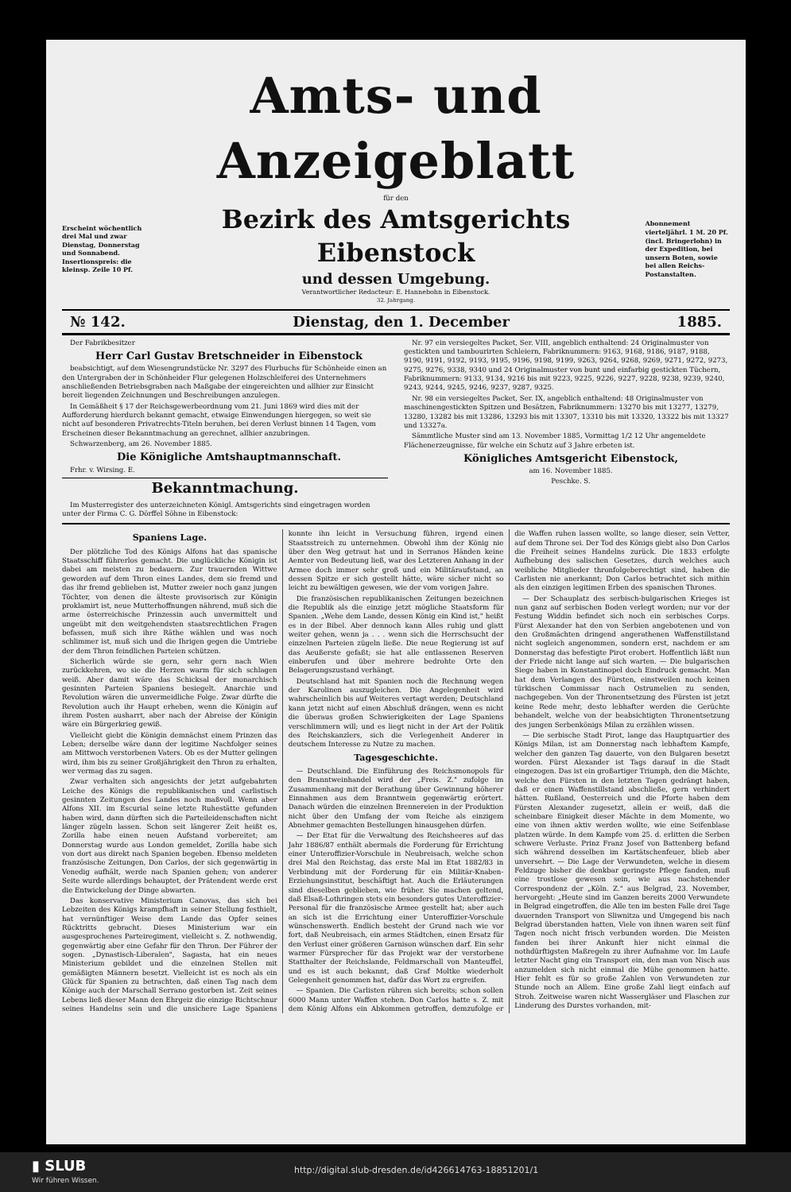Amts- und Anzeigeblatt
Erscheint wöchentlich drei Mal und zwar Dienstag, Donnerstag und Sonnabend. Insertionspreis: die kleinsp. Zeile 10 Pf.
für den
Bezirk des Amtsgerichts Eibenstock
und dessen Umgebung.
Verantwortlicher Redacteur: E. Hannebohn in Eibenstock.
32. Jahrgang.
Abonnement vierteljährl. 1 M. 20 Pf. (incl. Bringerlohn) in der Expedition, bei unsern Boten, sowie bei allen Reichs-Postanstalten.
№ 142. Dienstag, den 1. December 1885.
Der Fabrikbesitzer
Herr Carl Gustav Bretschneider in Eibenstock
beabsichtigt, auf dem Wiesengrundstücke Nr. 3297 des Flurbuchs für Schönheide einen an den Untergraben der in Schönheider Flur gelegenen Holzschleiferei des Unternehmers anschließenden Betriebsgraben nach Maßgabe der eingereichten und allhier zur Einsicht bereit liegenden Zeichnungen und Beschreibungen anzulegen.
In Gemäßheit § 17 der Reichsgewerbeordnung vom 21. Juni 1869 wird dies mit der Aufforderung hierdurch bekannt gemacht, etwaige Einwendungen hiergegen, so weit sie nicht auf besonderen Privatrechts-Titeln beruhen, bei deren Verlust binnen 14 Tagen, vom Erscheinen dieser Bekanntmachung an gerechnet, allhier anzubringen.
Schwarzenberg, am 26. November 1885.
Die Königliche Amtshauptmannschaft.
Frhr. v. Wirsing. E.
Bekanntmachung.
Im Musterregister des unterzeichneten Königl. Amtsgerichts sind eingetragen worden unter der Firma C. G. Dörffel Söhne in Eibenstock:
Nr. 97 ein versiegeltes Packet, Ser. VIII, angeblich enthaltend: 24 Originalmuster von gestickten und tambourirten Schleiern, Fabriknummern: 9163, 9168, 9186, 9187, 9188, 9190, 9191, 9192, 9193, 9195, 9196, 9198, 9199, 9263, 9264, 9268, 9269, 9271, 9272, 9273, 9275, 9276, 9338, 9340 und 24 Originalmuster von bunt und einfarbig gestickten Tüchern, Fabriknummern: 9133, 9134, 9216 bis mit 9223, 9225, 9226, 9227, 9228, 9238, 9239, 9240, 9243, 9244, 9245, 9246, 9237, 9287, 9325.
Nr. 98 ein versiegeltes Packet, Ser. IX, angeblich enthaltend: 48 Originalmuster von maschinengestickten Spitzen und Besätzen, Fabriknummern: 13270 bis mit 13277, 13279, 13280, 13282 bis mit 13286, 13293 bis mit 13307, 13310 bis mit 13320, 13322 bis mit 13327 und 13327a.
Sämmtliche Muster sind am 13. November 1885, Vormittag 1/2 12 Uhr angemeldete Flächenerzeugnisse, für welche ein Schutz auf 3 Jahre erbeten ist.
Königliches Amtsgericht Eibenstock,
am 16. November 1885.
Peschke. S.
Spaniens Lage.
Der plötzliche Tod des Königs Alfons hat das spanische Staatsschiff führerlos gemacht. Die unglückliche Königin ist dabei am meisten zu bedauern. Zur trauernden Wittwe geworden auf dem Thron eines Landes, dem sie fremd und das ihr fremd geblieben ist, Mutter zweier noch ganz jungen Töchter, von denen die älteste provisorisch zur Königin proklamirt ist, neue Mutterhoffnungen nährend, muß sich die arme österreichische Prinzessin auch unvermittelt und ungeübt mit den weitgehendsten staatsrechtlichen Fragen befassen, muß sich ihre Räthe wählen und was noch schlimmer ist, muß sich und die Ihrigen gegen die Umtriebe der dem Thron feindlichen Parteien schützen.
Sicherlich würde sie gern, sehr gern nach Wien zurückkehren, wo sie die Herzen warm für sich schlagen weiß. Aber damit wäre das Schicksal der monarchisch gesinnten Parteien Spaniens besiegelt. Anarchie und Revolution wären die unvermeidliche Folge. Zwar dürfte die Revolution auch ihr Haupt erheben, wenn die Königin auf ihrem Posten ausharrt, aber nach der Abreise der Königin wäre ein Bürgerkrieg gewiß.
Vielleicht giebt die Königin demnächst einem Prinzen das Leben; derselbe wäre dann der legitime Nachfolger seines am Mittwoch verstorbenen Vaters. Ob es der Mutter gelingen wird, ihm bis zu seiner Großjährigkeit den Thron zu erhalten, wer vermag das zu sagen.
Zwar verhalten sich angesichts der jetzt aufgebahrten Leiche des Königs die republikanischen und carlistisch gesinnten Zeitungen des Landes noch maßvoll. Wenn aber Alfons XII. im Escurial seine letzte Ruhestätte gefunden haben wird, dann dürften sich die Parteileidenschaften nicht länger zügeln lassen. Schon seit längerer Zeit heißt es, Zorilla habe einen neuen Aufstand vorbereitet; am Donnerstag wurde aus London gemeldet, Zorilla habe sich von dort aus direkt nach Spanien begeben. Ebenso meldeten französische Zeitungen, Don Carlos, der sich gegenwärtig in Venedig aufhält, werde nach Spanien gehen; von anderer Seite wurde allerdings behauptet, der Prätendent werde erst die Entwickelung der Dinge abwarten.
Das konservative Ministerium Canovas, das sich bei Lebzeiten des Königs krampfhaft in seiner Stellung festhielt, hat vernünftiger Weise dem Lande das Opfer seines Rücktritts gebracht. Dieses Ministerium war ein ausgesprochenes Parteiregiment, vielleicht s. Z. nothwendig, gegenwärtig aber eine Gefahr für den Thron. Der Führer der sogen. „Dynastisch-Liberalen", Sagasta, hat ein neues Ministerium gebildet und die einzelnen Stellen mit gemäßigten Männern besetzt. Vielleicht ist es noch als ein Glück für Spanien zu betrachten, daß einen Tag nach dem Könige auch der Marschall Serrano gestorben ist. Zeit seines Lebens ließ dieser Mann den Ehrgeiz die einzige Richtschnur seines Handelns sein und die unsichere Lage Spaniens konnte ihn leicht in Versuchung führen, irgend einen Staatsstreich zu unternehmen. Obwohl ihm der König nie über den Weg getraut hat und in Serranos Händen keine Aemter von Bedeutung ließ, war des Letzteren Anhang in der Armee doch immer sehr groß und ein Militäraufstand, an dessen Spitze er sich gestellt hätte, wäre sicher nicht so leicht zu bewältigen gewesen, wie der vom vorigen Jahre.
Die französischen republikanischen Zeitungen bezeichnen die Republik als die einzige jetzt mögliche Staatsform für Spanien. „Wehe dem Lande, dessen König ein Kind ist," heißt es in der Bibel. Aber dennoch kann Alles ruhig und glatt weiter gehen, wenn ja . . . wenn sich die Herrschsucht der einzelnen Parteien zügeln ließe. Die neue Regierung ist auf das Aeußerste gefaßt; sie hat alle entlassenen Reserven einberufen und über mehrere bedrohte Orte den Belagerungszustand verhängt.
Deutschland hat mit Spanien noch die Rechnung wegen der Karolinen auszugleichen. Die Angelegenheit wird wahrscheinlich bis auf Weiteres vertagt werden; Deutschland kann jetzt nicht auf einen Abschluß drängen, wenn es nicht die überaus großen Schwierigkeiten der Lage Spaniens verschlimmern will; und es liegt nicht in der Art der Politik des Reichskanzlers, sich die Verlegenheit Anderer in deutschem Interesse zu Nutze zu machen.
Tagesgeschichte.
— Deutschland. Die Einführung des Reichsmonopols für den Branntweinhandel wird der „Freis. Z." zufolge im Zusammenhang mit der Berathung über Gewinnung höherer Einnahmen aus dem Branntwein gegenwärtig erörtert. Danach würden die einzelnen Brennereien in der Produktion nicht über den Umfang der vom Reiche als einzigem Abnehmer gemachten Bestellungen hinausgehen dürfen.
— Der Etat für die Verwaltung des Reichsheeres auf das Jahr 1886/87 enthält abermals die Forderung für Errichtung einer Unteroffizier-Vorschule in Neubreisach, welche schon drei Mal den Reichstag, das erste Mal im Etat 1882/83 in Verbindung mit der Forderung für ein Militär-Knaben-Erziehungsinstitut, beschäftigt hat. Auch die Erläuterungen sind dieselben geblieben, wie früher. Sie machen geltend, daß Elsaß-Lothringen stets ein besonders gutes Unteroffizier-Personal für die französische Armee gestellt hat; aber auch an sich ist die Errichtung einer Unteroffizier-Vorschule wünschenswerth. Endlich besteht der Grund nach wie vor fort, daß Neubreisach, ein armes Städtchen, einen Ersatz für den Verlust einer größeren Garnison wünschen darf. Ein sehr warmer Fürsprecher für das Projekt war der verstorbene Statthalter der Reichslande, Feldmarschall von Manteuffel, und es ist auch bekannt, daß Graf Moltke wiederholt Gelegenheit genommen hat, dafür das Wort zu ergreifen.
— Spanien. Die Carlisten rühren sich bereits; schon sollen 6000 Mann unter Waffen stehen. Don Carlos hatte s. Z. mit dem König Alfons ein Abkommen getroffen, demzufolge er die Waffen ruhen lassen wollte, so lange dieser, sein Vetter, auf dem Throne sei. Der Tod des Königs giebt also Don Carlos die Freiheit seines Handelns zurück. Die 1833 erfolgte Aufhebung des salischen Gesetzes, durch welches auch weibliche Mitglieder thronfolgeberechtigt sind, haben die Carlisten nie anerkannt; Don Carlos betrachtet sich mithin als den einzigen legitimen Erben des spanischen Thrones.
— Der Schauplatz des serbisch-bulgarischen Krieges ist nun ganz auf serbischen Boden verlegt worden; nur vor der Festung Widdin befindet sich noch ein serbisches Corps. Fürst Alexander hat den von Serbien angebotenen und von den Großmächten dringend angerathenen Waffenstillstand nicht sogleich angenommen, sondern erst, nachdem er am Donnerstag das befestigte Pirot erobert. Hoffentlich läßt nun der Friede nicht lange auf sich warten. — Die bulgarischen Siege haben in Konstantinopel doch Eindruck gemacht. Man hat dem Verlangen des Fürsten, einstweilen noch keinen türkischen Commissar nach Ostrumelien zu senden, nachgegeben. Von der Thronentsetzung des Fürsten ist jetzt keine Rede mehr, desto lebhafter werden die Gerüchte behandelt, welche von der beabsichtigten Thronentsetzung des jungen Serbenkönigs Milan zu erzählen wissen.
— Die serbische Stadt Pirot, lange das Hauptquartier des Königs Milan, ist am Donnerstag nach lebhaftem Kampfe, welcher den ganzen Tag dauerte, von den Bulgaren besetzt worden. Fürst Alexander ist Tags darauf in die Stadt eingezogen. Das ist ein großartiger Triumph, den die Mächte, welche den Fürsten in den letzten Tagen gedrängt haben, daß er einen Waffenstillstand abschließe, gern verhindert hätten. Rußland, Oesterreich und die Pforte haben dem Fürsten Alexander zugesetzt, allein er weiß, daß die scheinbare Einigkeit dieser Mächte in dem Momente, wo eine von ihnen aktiv werden wollte, wie eine Seifenblase platzen würde. In dem Kampfe vom 25. d. erlitten die Serben schwere Verluste. Prinz Franz Josef von Battenberg befand sich während desselben im Kartätschenfeuer, blieb aber unversehrt. — Die Lage der Verwundeten, welche in diesem Feldzuge bisher die denkbar geringste Pflege fanden, muß eine trostlose gewesen sein, wie aus nachstehender Correspondenz der „Köln. Z." aus Belgrad, 23. November, hervorgeht: „Heute sind im Ganzen bereits 2000 Verwundete in Belgrad eingetroffen, die Alle ten im besten Falle drei Tage dauernden Transport von Sliwnitza und Umgegend bis nach Belgrad überstanden hatten, Viele von ihnen waren seit fünf Tagen noch nicht frisch verbunden worden. Die Meisten fanden bei ihrer Ankunft hier nicht einmal die nothdürftigsten Maßregeln zu ihrer Aufnahme vor. Im Laufe letzter Nacht ging ein Transport ein, den man von Nisch aus anzumelden sich nicht einmal die Mühe genommen hatte. Hier fehlt es für so große Zahlen von Verwundeten zur Stunde noch an Allem. Eine große Zahl liegt einfach auf Stroh. Zeitweise waren nicht Wassergläser und Flaschen zur Linderung des Durstes vorhanden, mit-
▮ SLUB
Wir führen Wissen.
http://digital.slub-dresden.de/id426614763-18851201/1